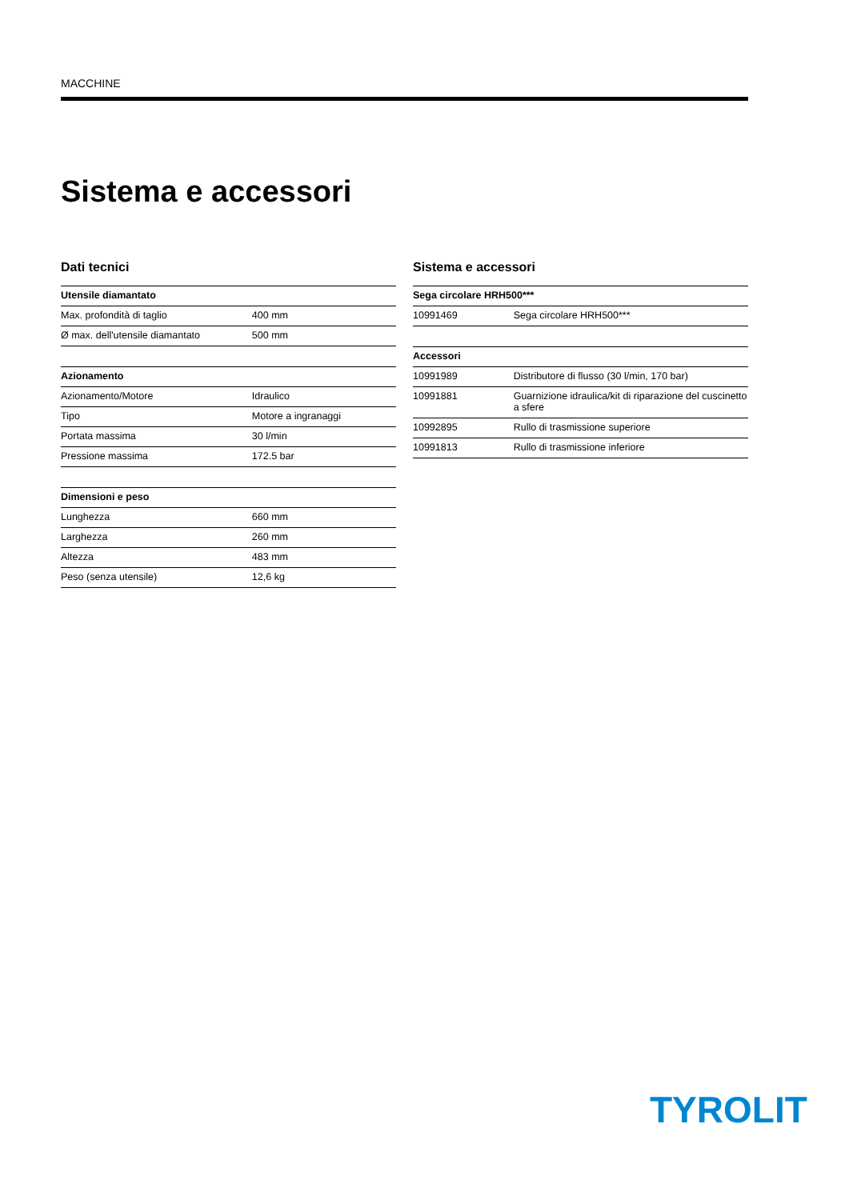MACCHINE
Sistema e accessori
Dati tecnici
| Utensile diamantato | |
| --- | --- |
| Max. profondità di taglio | 400 mm |
| Ø max. dell'utensile diamantato | 500 mm |
| Azionamento | |
| --- | --- |
| Azionamento/Motore | Idraulico |
| Tipo | Motore a ingranaggi |
| Portata massima | 30 l/min |
| Pressione massima | 172.5 bar |
| Dimensioni e peso | |
| --- | --- |
| Lunghezza | 660 mm |
| Larghezza | 260 mm |
| Altezza | 483 mm |
| Peso (senza utensile) | 12,6 kg |
Sistema e accessori
| Sega circolare HRH500*** | |
| --- | --- |
| 10991469 | Sega circolare HRH500*** |
| Accessori | |
| --- | --- |
| 10991989 | Distributore di flusso (30 l/min, 170 bar) |
| 10991881 | Guarnizione idraulica/kit di riparazione del cuscinetto a sfere |
| 10992895 | Rullo di trasmissione superiore |
| 10991813 | Rullo di trasmissione inferiore |
TYROLIT